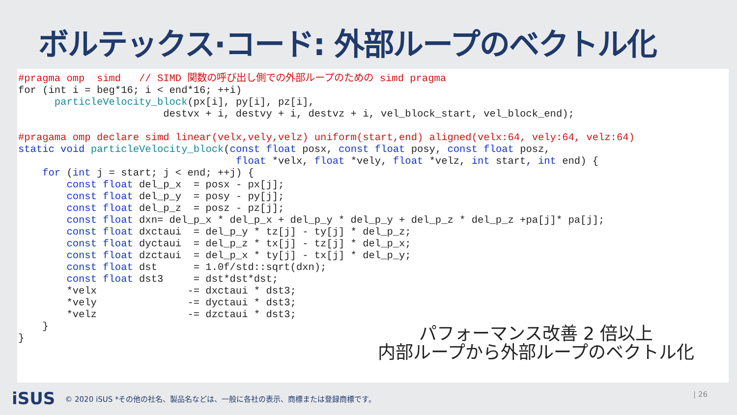ボルテックス·コード: 外部ループのベクトル化
#pragma omp  simd   // SIMD 関数の呼び出し側での外部ループのための simd pragma
for (int i = beg*16; i < end*16; ++i)
      particleVelocity_block(px[i], py[i], pz[i],
                        destvx + i, destvy + i, destvz + i, vel_block_start, vel_block_end);

#pragama omp declare simd linear(velx,vely,velz) uniform(start,end) aligned(velx:64, vely:64, velz:64)
static void particleVelocity_block(const float posx, const float posy, const float posz,
                                    float *velx, float *vely, float *velz, int start, int end) {
    for (int j = start; j < end; ++j) {
        const float del_p_x  = posx - px[j];
        const float del_p_y  = posy - py[j];
        const float del_p_z  = posz - pz[j];
        const float dxn= del_p_x * del_p_x + del_p_y * del_p_y + del_p_z * del_p_z +pa[j]* pa[j];
        const float dxctaui  = del_p_y * tz[j] - ty[j] * del_p_z;
        const float dyctaui  = del_p_z * tx[j] - tz[j] * del_p_x;
        const float dzctaui  = del_p_x * ty[j] - tx[j] * del_p_y;
        const float dst      = 1.0f/std::sqrt(dxn);
        const float dst3     = dst*dst*dst;
        *velx               -= dxctaui * dst3;
        *vely               -= dyctaui * dst3;
        *velz               -= dzctaui * dst3;
    }
}
パフォーマンス改善 2 倍以上
内部ループから外部ループのベクトル化
iSUS © 2020 iSUS *その他の社名、製品名などは、一般に各社の表示、商標または登録商標です。
| 26